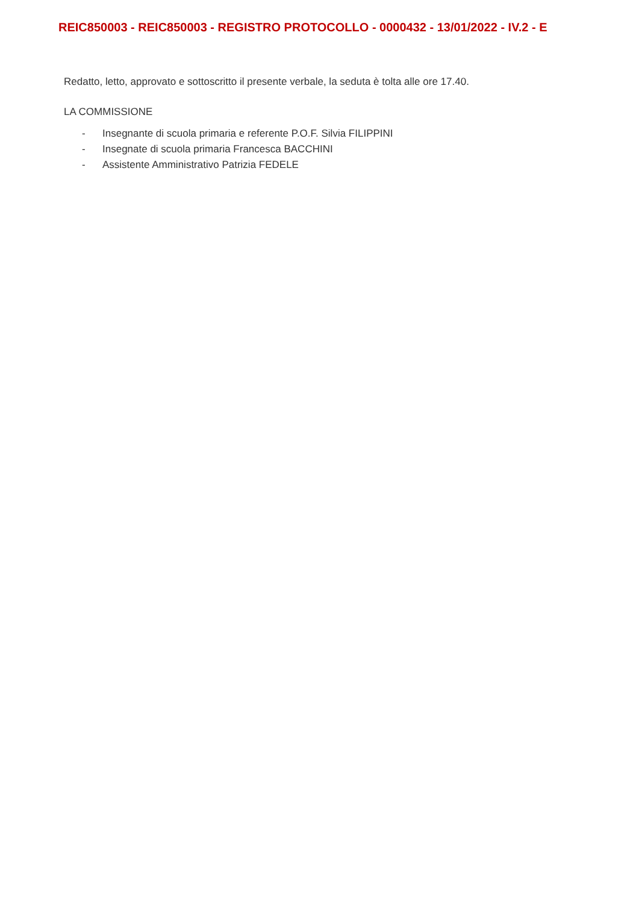REIC850003 - REIC850003 - REGISTRO PROTOCOLLO - 0000432 - 13/01/2022 - IV.2 - E
Redatto, letto, approvato e sottoscritto il presente verbale, la seduta è tolta alle ore 17.40.
LA COMMISSIONE
- Insegnante di scuola primaria e referente P.O.F. Silvia FILIPPINI
- Insegnate di scuola primaria Francesca BACCHINI
- Assistente Amministrativo Patrizia FEDELE